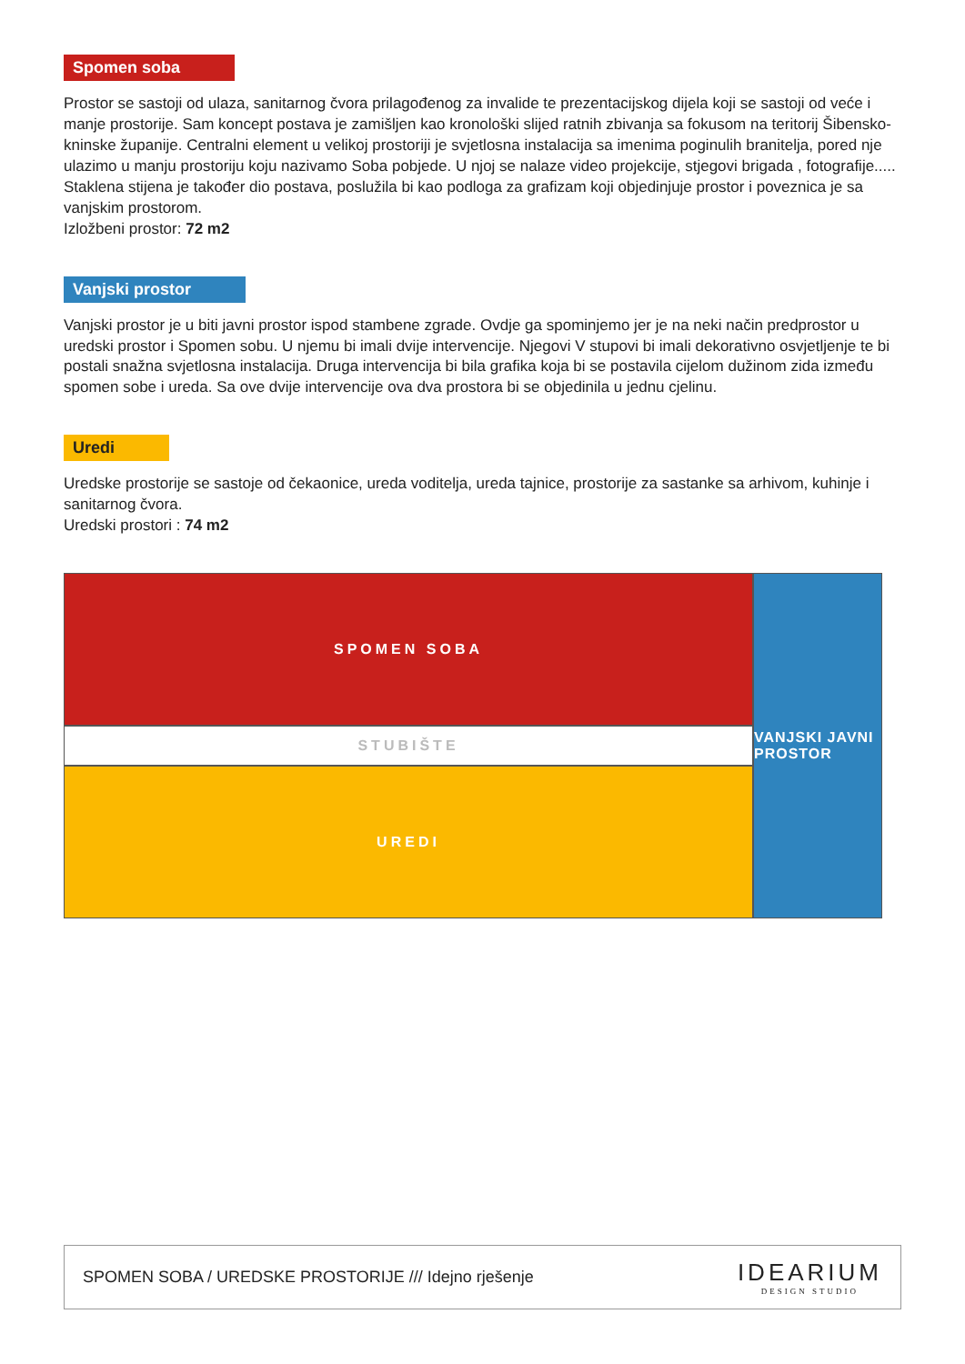Spomen soba
Prostor se sastoji od ulaza, sanitarnog čvora prilagođenog za invalide te prezentacijskog dijela koji se sastoji od veće i manje prostorije. Sam koncept postava je zamišljen kao kronološki slijed ratnih zbivanja sa fokusom na teritorij Šibensko- kninske županije. Centralni element u velikoj prostoriji je svjetlosna instalacija sa imenima poginulih branitelja, pored nje ulazimo u manju prostoriju koju nazivamo Soba pobjede. U njoj se nalaze video projekcije, stjegovi brigada , fotografije..... Staklena stijena je također dio postava, poslužila bi kao podloga za grafizam koji objedinjuje prostor i poveznica je sa vanjskim prostorom.
Izložbeni prostor: 72 m2
Vanjski prostor
Vanjski prostor je u biti javni prostor ispod stambene zgrade. Ovdje ga spominjemo jer je na neki način predprostor u uredski prostor i Spomen sobu. U njemu bi imali dvije intervencije. Njegovi V stupovi bi imali dekorativno osvjetljenje te bi postali snažna svjetlosna instalacija. Druga intervencija bi bila grafika koja bi se postavila cijelom dužinom zida između spomen sobe i ureda. Sa ove dvije intervencije ova dva prostora bi se objedinila u jednu cjelinu.
Uredi
Uredske prostorije se sastoje od čekaonice, ureda voditelja, ureda tajnice, prostorije za sastanke sa arhivom, kuhinje i sanitarnog čvora.
Uredski prostori : 74 m2
SPOMEN SOBA
STUBIŠTE
UREDI
VANJSKI JAVNI PROSTOR
SPOMEN SOBA / UREDSKE PROSTORIJE /// Idejno rješenje
IDEARIUM
DESIGN STUDIO